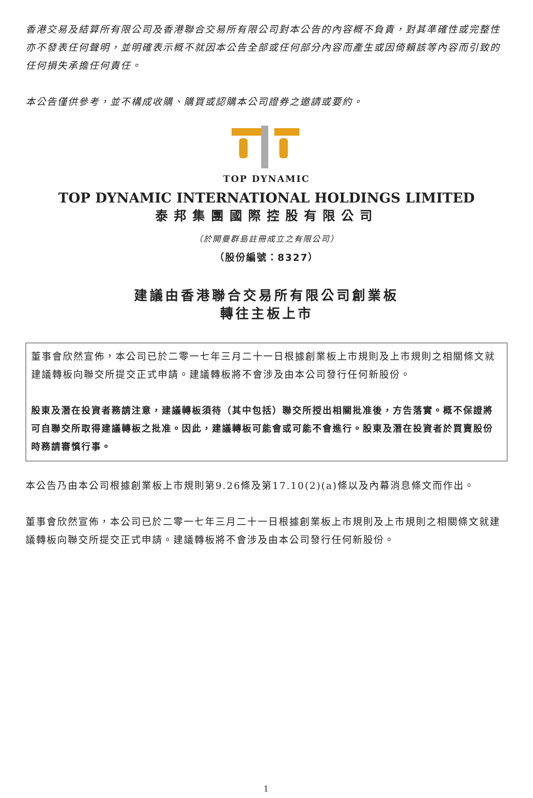香港交易及結算所有限公司及香港聯合交易所有限公司對本公告的內容概不負責，對其準確性或完整性亦不發表任何聲明，並明確表示概不就因本公告全部或任何部分內容而產生或因倚賴該等內容而引致的任何損失承擔任何責任。
本公告僅供參考，並不構成收購、購買或認購本公司證券之邀請或要約。
TOP DYNAMIC
TOP DYNAMIC INTERNATIONAL HOLDINGS LIMITED
泰邦集團國際控股有限公司
（於開曼群島註冊成立之有限公司）
（股份編號：8327）
建議由香港聯合交易所有限公司創業板
轉往主板上市
董事會欣然宣佈，本公司已於二零一七年三月二十一日根據創業板上市規則及上市規則之相關條文就建議轉板向聯交所提交正式申請。建議轉板將不會涉及由本公司發行任何新股份。
股東及潛在投資者務請注意，建議轉板須待（其中包括）聯交所授出相關批准後，方告落實。概不保證將可自聯交所取得建議轉板之批准。因此，建議轉板可能會或可能不會進行。股東及潛在投資者於買賣股份時務請審慎行事。
本公告乃由本公司根據創業板上市規則第9.26條及第17.10(2)(a)條以及內幕消息條文而作出。
董事會欣然宣佈，本公司已於二零一七年三月二十一日根據創業板上市規則及上市規則之相關條文就建議轉板向聯交所提交正式申請。建議轉板將不會涉及由本公司發行任何新股份。
1